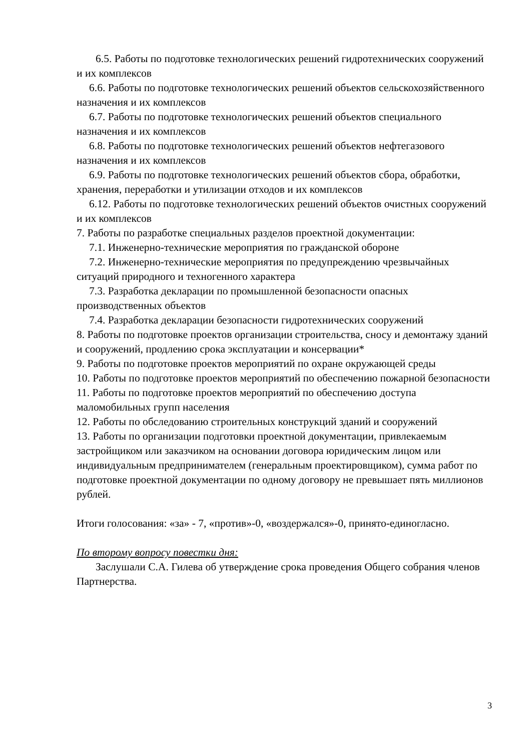6.5. Работы по подготовке технологических решений гидротехнических сооружений и их комплексов
6.6. Работы по подготовке технологических решений объектов сельскохозяйственного назначения и их комплексов
6.7. Работы по подготовке технологических решений объектов специального назначения и их комплексов
6.8. Работы по подготовке технологических решений объектов нефтегазового назначения и их комплексов
6.9. Работы по подготовке технологических решений объектов сбора, обработки, хранения, переработки и утилизации отходов и их комплексов
6.12. Работы по подготовке технологических решений объектов очистных сооружений и их комплексов
7. Работы по разработке специальных разделов проектной документации:
7.1. Инженерно-технические мероприятия по гражданской обороне
7.2. Инженерно-технические мероприятия по предупреждению чрезвычайных ситуаций природного и техногенного характера
7.3. Разработка декларации по промышленной безопасности опасных производственных объектов
7.4. Разработка декларации безопасности гидротехнических сооружений
8. Работы по подготовке проектов организации строительства, сносу и демонтажу зданий и сооружений, продлению срока эксплуатации и консервации*
9. Работы по подготовке проектов мероприятий по охране окружающей среды
10. Работы по подготовке проектов мероприятий по обеспечению пожарной безопасности
11. Работы по подготовке проектов мероприятий по обеспечению доступа маломобильных групп населения
12. Работы по обследованию строительных конструкций зданий и сооружений
13. Работы по организации подготовки проектной документации, привлекаемым застройщиком или заказчиком на основании договора юридическим лицом или индивидуальным предпринимателем (генеральным проектировщиком), сумма работ по подготовке проектной документации по одному договору не превышает пять миллионов рублей.
Итоги голосования: «за» - 7, «против»-0, «воздержался»-0, принято-единогласно.
По второму вопросу повестки дня:
Заслушали С.А. Гилева об утверждение срока проведения Общего собрания членов Партнерства.
3